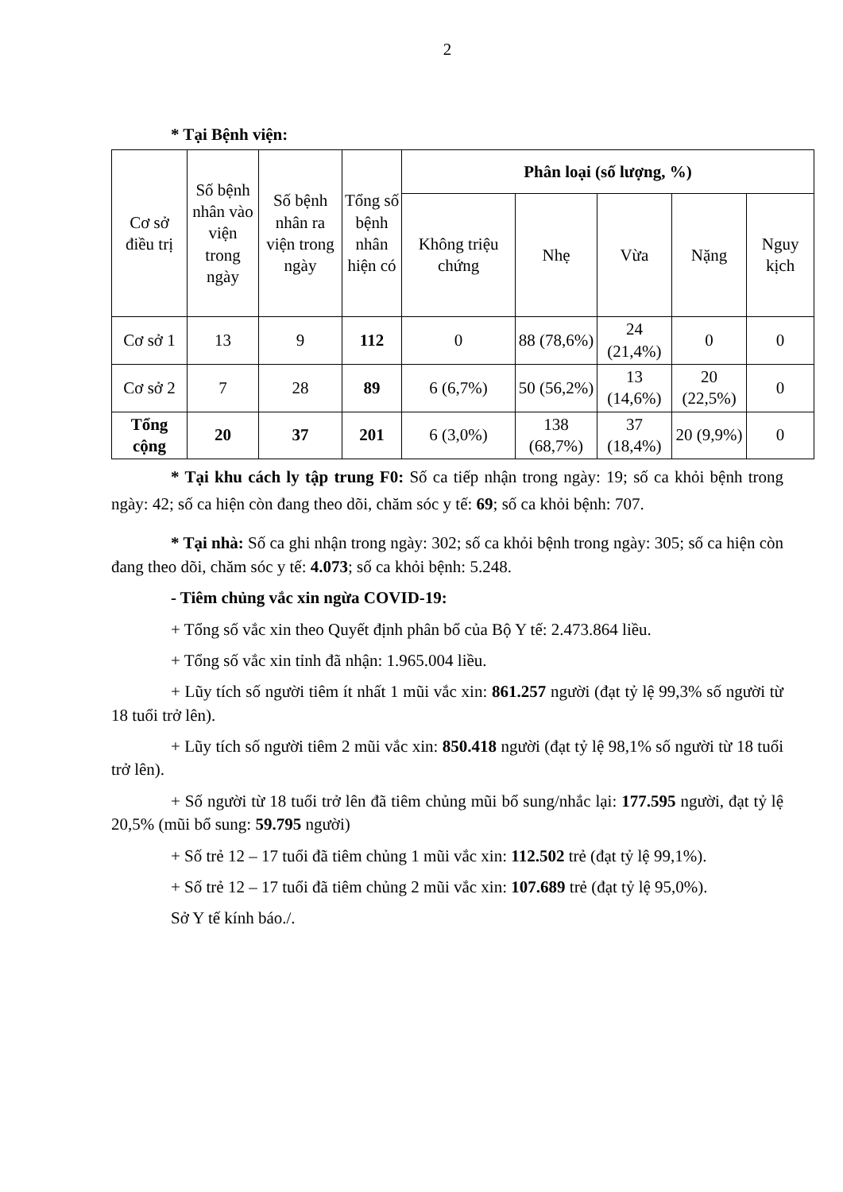2
* Tại Bệnh viện:
| Cơ sở điều trị | Số bệnh nhân vào viện trong ngày | Số bệnh nhân ra viện trong ngày | Tổng số bệnh nhân hiện có | Phân loại (số lượng, %) | | | | |
| --- | --- | --- | --- | --- | --- | --- | --- | --- |
| | | | | Không triệu chứng | Nhẹ | Vừa | Nặng | Nguy kịch |
| Cơ sở 1 | 13 | 9 | 112 | 0 | 88 (78,6%) | 24 (21,4%) | 0 | 0 |
| Cơ sở 2 | 7 | 28 | 89 | 6 (6,7%) | 50 (56,2%) | 13 (14,6%) | 20 (22,5%) | 0 |
| Tổng cộng | 20 | 37 | 201 | 6 (3,0%) | 138 (68,7%) | 37 (18,4%) | 20 (9,9%) | 0 |
* Tại khu cách ly tập trung F0: Số ca tiếp nhận trong ngày: 19; số ca khỏi bệnh trong ngày: 42; số ca hiện còn đang theo dõi, chăm sóc y tế: 69; số ca khỏi bệnh: 707.
* Tại nhà: Số ca ghi nhận trong ngày: 302; số ca khỏi bệnh trong ngày: 305; số ca hiện còn đang theo dõi, chăm sóc y tế: 4.073; số ca khỏi bệnh: 5.248.
- Tiêm chủng vắc xin ngừa COVID-19:
+ Tổng số vắc xin theo Quyết định phân bổ của Bộ Y tế: 2.473.864 liều.
+ Tổng số vắc xin tỉnh đã nhận: 1.965.004 liều.
+ Lũy tích số người tiêm ít nhất 1 mũi vắc xin: 861.257 người (đạt tỷ lệ 99,3% số người từ 18 tuổi trở lên).
+ Lũy tích số người tiêm 2 mũi vắc xin: 850.418 người (đạt tỷ lệ 98,1% số người từ 18 tuổi trở lên).
+ Số người từ 18 tuổi trở lên đã tiêm chủng mũi bổ sung/nhắc lại: 177.595 người, đạt tỷ lệ 20,5% (mũi bổ sung: 59.795 người)
+ Số trẻ 12 – 17 tuổi đã tiêm chủng 1 mũi vắc xin: 112.502 trẻ (đạt tỷ lệ 99,1%).
+ Số trẻ 12 – 17 tuổi đã tiêm chủng 2 mũi vắc xin: 107.689 trẻ (đạt tỷ lệ 95,0%).
Sở Y tế kính báo./.